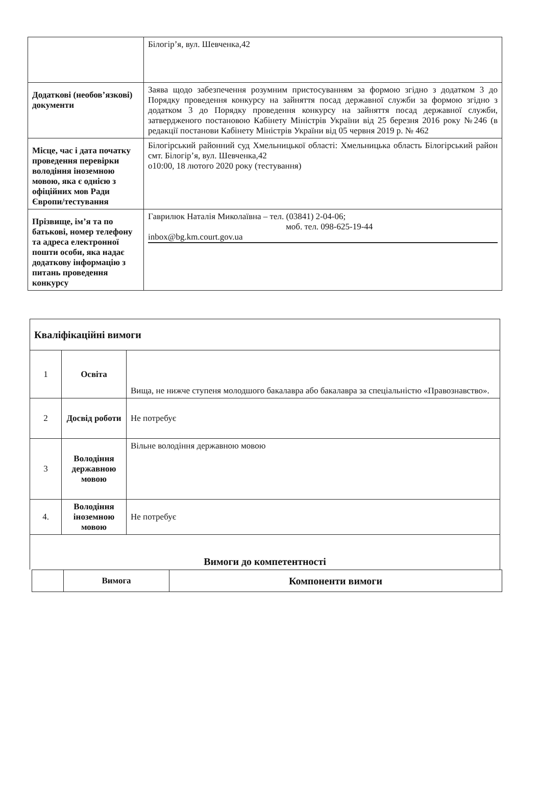| | Білогір’я, вул. Шевченка,42 |
| Додаткові (необов’язкові) документи | Заява щодо забезпечення розумним пристосуванням за формою згідно з додатком 3 до Порядку проведення конкурсу на зайняття посад державної служби за формою згідно з додатком 3 до Порядку проведення конкурсу на зайняття посад державної служби, затвердженого постановою Кабінету Міністрів України від 25 березня 2016 року №246 (в редакції постанови Кабінету Міністрів України від 05 червня 2019 р. № 462 |
| Місце, час і дата початку проведення перевірки володіння іноземною мовою, яка є однією з офіційних мов Ради Європи/тестування | Білогірський районний суд Хмельницької області: Хмельницька область Білогірський район смт. Білогір’я, вул. Шевченка,42 о10:00, 18 лютого 2020 року (тестування) |
| Прізвище, ім’я та по батькові, номер телефону та адреса електронної пошти особи, яка надає додаткову інформацію з питань проведення конкурсу | Гаврилюк Наталія Миколаївна – тел. (03841) 2-04-06; моб. тел. 098-625-19-44 inbox@bg.km.court.gov.ua |
| Кваліфікаційні вимоги | | |
| 1 | Освіта | Вища, не нижче ступеня молодшого бакалавра або бакалавра за спеціальністю «Правознавство». |
| 2 | Досвід роботи | Не потребує |
| 3 | Володіння державною мовою | Вільне володіння державною мовою |
| 4. | Володіння іноземною мовою | Не потребує |
| Вимоги до компетентності | | |
| | Вимога | Компоненти вимоги |